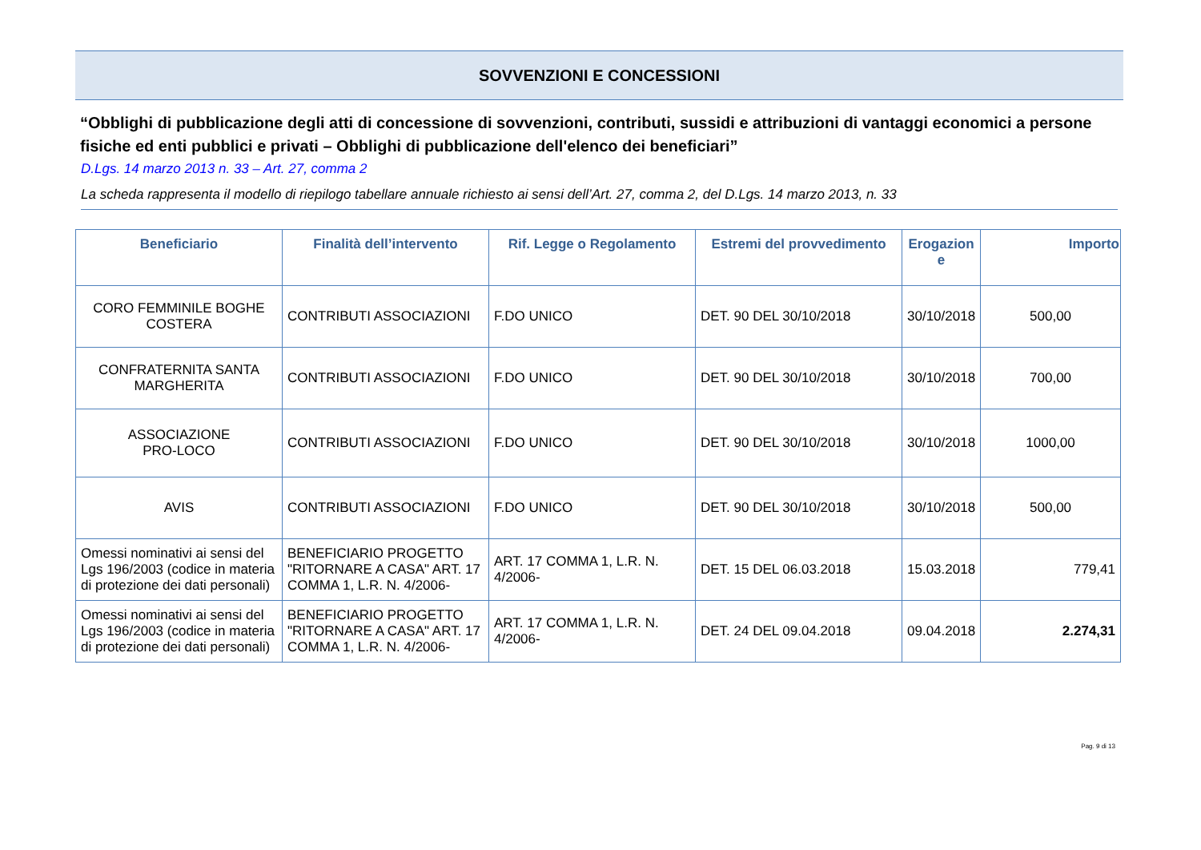SOVVENZIONI E CONCESSIONI
“Obblighi di pubblicazione degli atti di concessione di sovvenzioni, contributi, sussidi e attribuzioni di vantaggi economici a persone fisiche ed enti pubblici e privati – Obblighi di pubblicazione dell'elenco dei beneficiari”
D.Lgs. 14 marzo 2013 n. 33 – Art. 27, comma 2
La scheda rappresenta il modello di riepilogo tabellare annuale richiesto ai sensi dell’Art. 27, comma 2, del D.Lgs. 14 marzo 2013, n. 33
| Beneficiario | Finalità dell’intervento | Rif. Legge o Regolamento | Estremi del provvedimento | Erogazion e | Importo |
| --- | --- | --- | --- | --- | --- |
| CORO FEMMINILE BOGHE COSTERA | CONTRIBUTI ASSOCIAZIONI | F.DO UNICO | DET. 90 DEL 30/10/2018 | 30/10/2018 | 500,00 |
| CONFRATERNITA SANTA MARGHERITA | CONTRIBUTI ASSOCIAZIONI | F.DO UNICO | DET. 90 DEL 30/10/2018 | 30/10/2018 | 700,00 |
| ASSOCIAZIONE PRO-LOCO | CONTRIBUTI ASSOCIAZIONI | F.DO UNICO | DET. 90 DEL 30/10/2018 | 30/10/2018 | 1000,00 |
| AVIS | CONTRIBUTI ASSOCIAZIONI | F.DO UNICO | DET. 90 DEL 30/10/2018 | 30/10/2018 | 500,00 |
| Omessi nominativi ai sensi del Lgs 196/2003 (codice in materia di protezione dei dati personali) | BENEFICIARIO PROGETTO "RITORNARE A CASA" ART. 17 COMMA 1, L.R. N. 4/2006- | ART. 17 COMMA 1, L.R. N. 4/2006- | DET. 15 DEL 06.03.2018 | 15.03.2018 | 779,41 |
| Omessi nominativi ai sensi del Lgs 196/2003 (codice in materia di protezione dei dati personali) | BENEFICIARIO PROGETTO "RITORNARE A CASA" ART. 17 COMMA 1, L.R. N. 4/2006- | ART. 17 COMMA 1, L.R. N. 4/2006- | DET. 24 DEL 09.04.2018 | 09.04.2018 | 2.274,31 |
Pag. 9 di 13